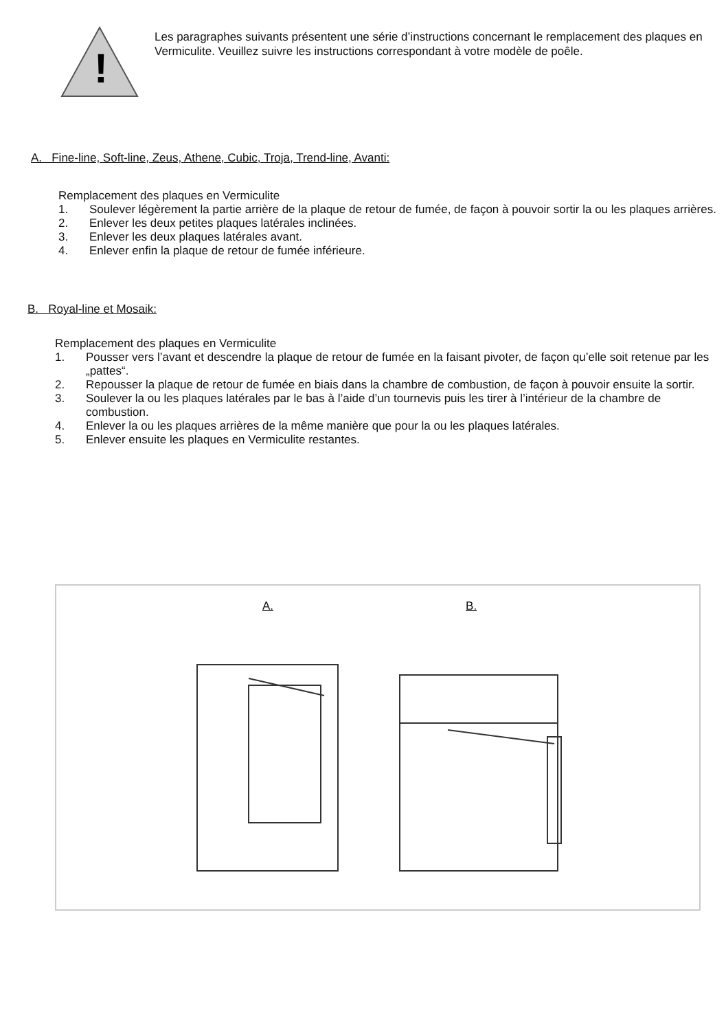!
Les paragraphes suivants présentent une série d’instructions concernant le remplacement des plaques en Vermiculite. Veuillez suivre les instructions correspondant à votre modèle de poêle.
A. Fine-line, Soft-line, Zeus, Athene, Cubic, Troja, Trend-line, Avanti:
Remplacement des plaques en Vermiculite
1. Soulever légèrement la partie arrière de la plaque de retour de fumée, de façon à pouvoir sortir la ou les plaques arrières.
2. Enlever les deux petites plaques latérales inclinées.
3. Enlever les deux plaques latérales avant.
4. Enlever enfin la plaque de retour de fumée inférieure.
B. Royal-line et Mosaik:
Remplacement des plaques en Vermiculite
1. Pousser vers l’avant et descendre la plaque de retour de fumée en la faisant pivoter, de façon qu’elle soit retenue par les „pattes“.
2. Repousser la plaque de retour de fumée en biais dans la chambre de combustion, de façon à pouvoir ensuite la sortir.
3. Soulever la ou les plaques latérales par le bas à l’aide d’un tournevis puis les tirer à l’intérieur de la chambre de combustion.
4. Enlever la ou les plaques arrières de la même manière que pour la ou les plaques latérales.
5. Enlever ensuite les plaques en Vermiculite restantes.
A. B.